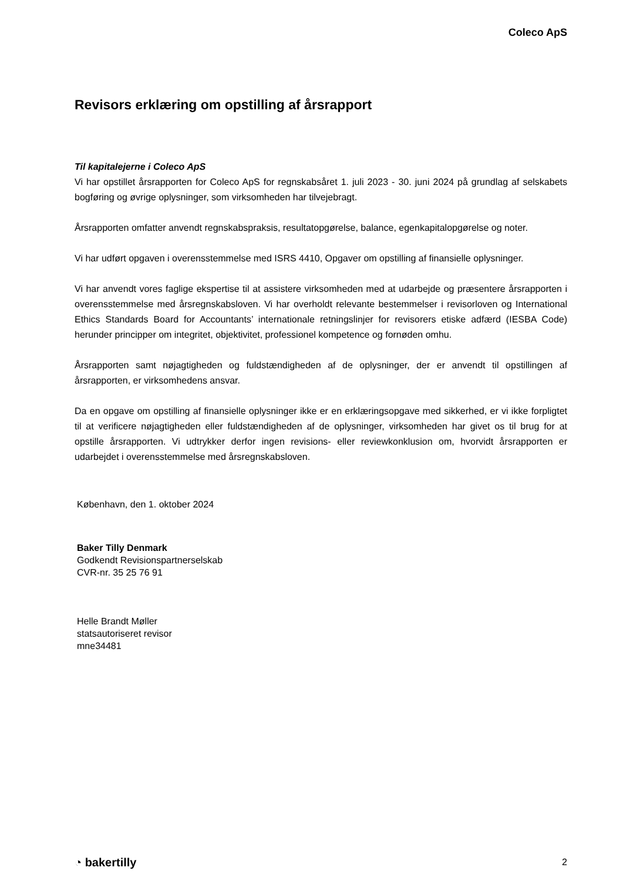Coleco ApS
Revisors erklæring om opstilling af årsrapport
Til kapitalejerne i Coleco ApS
Vi har opstillet årsrapporten for Coleco ApS for regnskabsåret 1. juli 2023 - 30. juni 2024 på grundlag af selskabets bogføring og øvrige oplysninger, som virksomheden har tilvejebragt.
Årsrapporten omfatter anvendt regnskabspraksis, resultatopgørelse, balance, egenkapitalopgørelse og noter.
Vi har udført opgaven i overensstemmelse med ISRS 4410, Opgaver om opstilling af finansielle oplysninger.
Vi har anvendt vores faglige ekspertise til at assistere virksomheden med at udarbejde og præsentere årsrapporten i overensstemmelse med årsregnskabsloven. Vi har overholdt relevante bestemmelser i revisorloven og International Ethics Standards Board for Accountants’ internationale retningslinjer for revisorers etiske adfærd (IESBA Code) herunder principper om integritet, objektivitet, professionel kompetence og fornøden omhu.
Årsrapporten samt nøjagtigheden og fuldstændigheden af de oplysninger, der er anvendt til opstillingen af årsrapporten, er virksomhedens ansvar.
Da en opgave om opstilling af finansielle oplysninger ikke er en erklæringsopgave med sikkerhed, er vi ikke forpligtet til at verificere nøjagtigheden eller fuldstændigheden af de oplysninger, virksomheden har givet os til brug for at opstille årsrapporten. Vi udtrykker derfor ingen revisions- eller reviewkonklusion om, hvorvidt årsrapporten er udarbejdet i overensstemmelse med årsregnskabsloven.
København, den 1. oktober 2024
Baker Tilly Denmark
Godkendt Revisionspartnerselskab
CVR-nr. 35 25 76 91
Helle Brandt Møller
statsautoriseret revisor
mne34481
◔ bakertilly 2